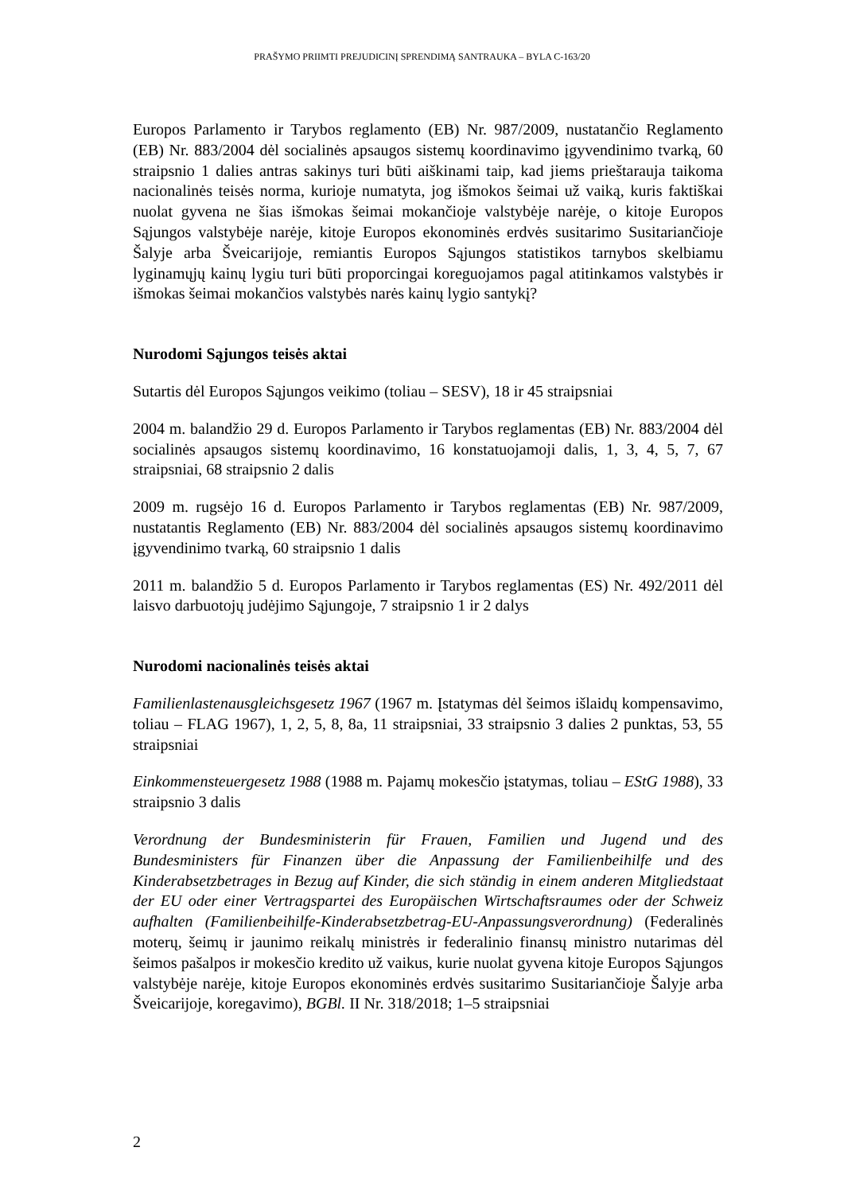PRAŠYMO PRIIMTI PREJUDICINĮ SPRENDIMĄ SANTRAUKA – BYLA C-163/20
Europos Parlamento ir Tarybos reglamento (EB) Nr. 987/2009, nustatančio Reglamento (EB) Nr. 883/2004 dėl socialinės apsaugos sistemų koordinavimo įgyvendinimo tvarką, 60 straipsnio 1 dalies antras sakinys turi būti aiškinami taip, kad jiems prieštarauja taikoma nacionalinės teisės norma, kurioje numatyta, jog išmokos šeimai už vaiką, kuris faktiškai nuolat gyvena ne šias išmokas šeimai mokančioje valstybėje narėje, o kitoje Europos Sąjungos valstybėje narėje, kitoje Europos ekonominės erdvės susitarimo Susitariančioje Šalyje arba Šveicarijoje, remiantis Europos Sąjungos statistikos tarnybos skelbiamu lyginamųjų kainų lygiu turi būti proporcingai koreguojamos pagal atitinkamos valstybės ir išmokas šeimai mokančios valstybės narės kainų lygio santykį?
Nurodomi Sąjungos teisės aktai
Sutartis dėl Europos Sąjungos veikimo (toliau – SESV), 18 ir 45 straipsniai
2004 m. balandžio 29 d. Europos Parlamento ir Tarybos reglamentas (EB) Nr. 883/2004 dėl socialinės apsaugos sistemų koordinavimo, 16 konstatuojamoji dalis, 1, 3, 4, 5, 7, 67 straipsniai, 68 straipsnio 2 dalis
2009 m. rugsėjo 16 d. Europos Parlamento ir Tarybos reglamentas (EB) Nr. 987/2009, nustatantis Reglamento (EB) Nr. 883/2004 dėl socialinės apsaugos sistemų koordinavimo įgyvendinimo tvarką, 60 straipsnio 1 dalis
2011 m. balandžio 5 d. Europos Parlamento ir Tarybos reglamentas (ES) Nr. 492/2011 dėl laisvo darbuotojų judėjimo Sąjungoje, 7 straipsnio 1 ir 2 dalys
Nurodomi nacionalinės teisės aktai
Familienlastenausgleichsgesetz 1967 (1967 m. Įstatymas dėl šeimos išlaidų kompensavimo, toliau – FLAG 1967), 1, 2, 5, 8, 8a, 11 straipsniai, 33 straipsnio 3 dalies 2 punktas, 53, 55 straipsniai
Einkommensteuergesetz 1988 (1988 m. Pajamų mokesčio įstatymas, toliau – EStG 1988), 33 straipsnio 3 dalis
Verordnung der Bundesministerin für Frauen, Familien und Jugend und des Bundesministers für Finanzen über die Anpassung der Familienbeihilfe und des Kinderabsetzbetrages in Bezug auf Kinder, die sich ständig in einem anderen Mitgliedstaat der EU oder einer Vertragspartei des Europäischen Wirtschaftsraumes oder der Schweiz aufhalten (Familienbeihilfe-Kinderabsetzbetrag-EU-Anpassungsverordnung) (Federalinės moterų, šeimų ir jaunimo reikalų ministrės ir federalinio finansų ministro nutarimas dėl šeimos pašalpos ir mokesčio kredito už vaikus, kurie nuolat gyvena kitoje Europos Sąjungos valstybėje narėje, kitoje Europos ekonominės erdvės susitarimo Susitariančioje Šalyje arba Šveicarijoje, koregavimo), BGBl. II Nr. 318/2018; 1–5 straipsniai
2